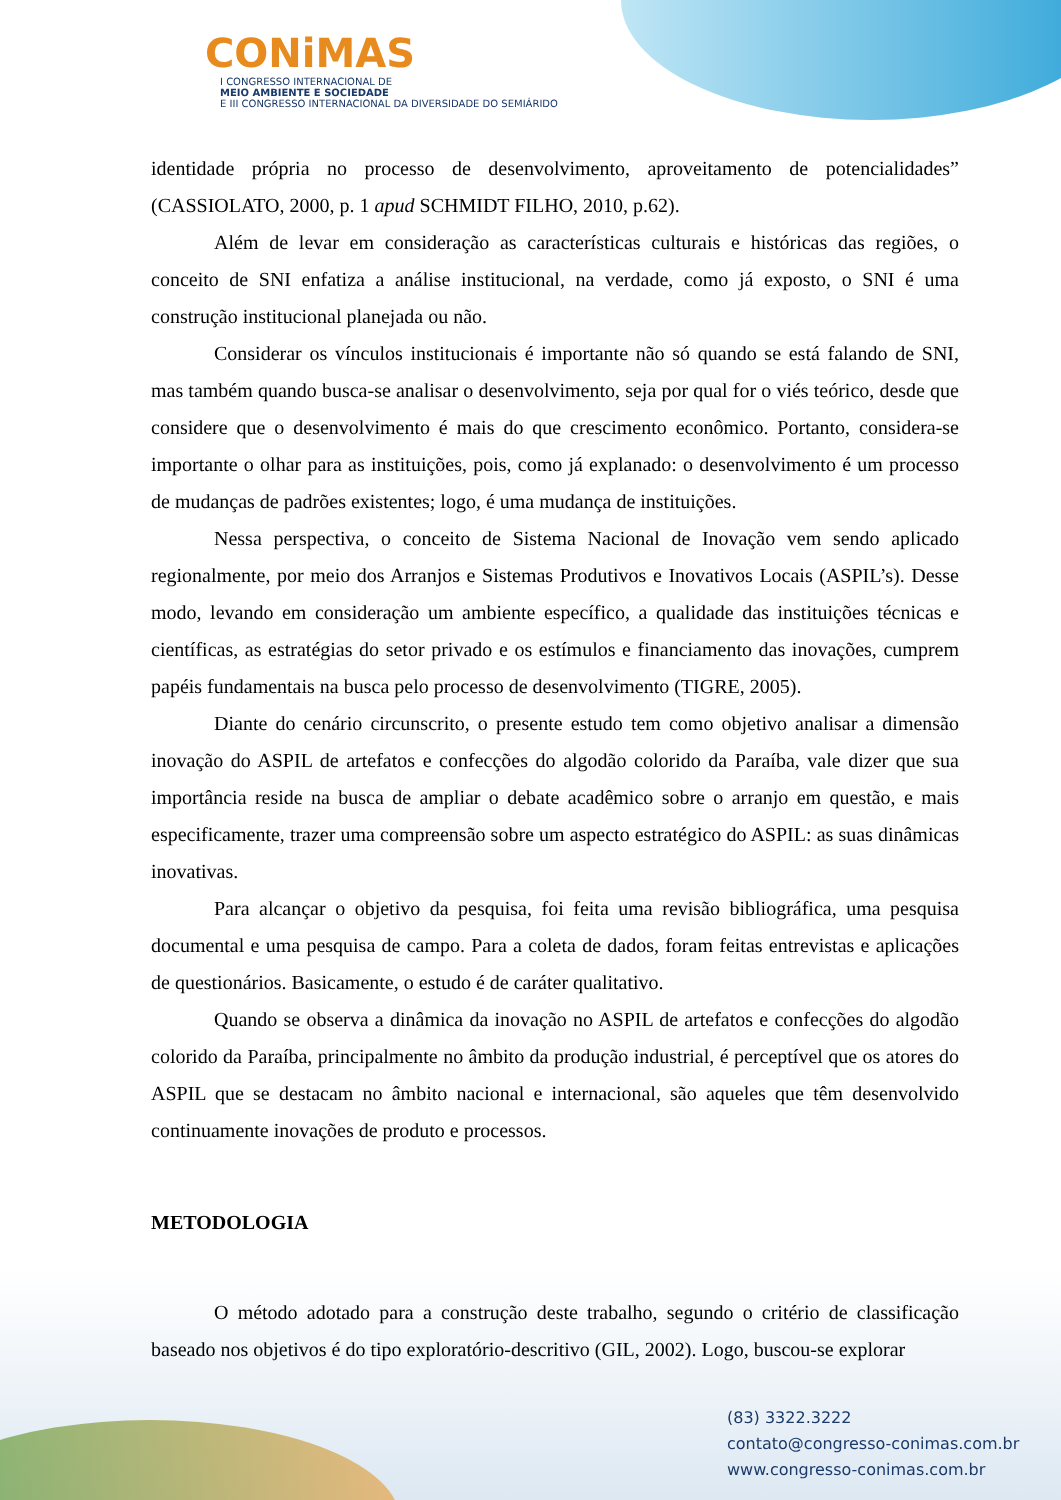CONiMAS
I CONGRESSO INTERNACIONAL DE
MEIO AMBIENTE E SOCIEDADE
E III CONGRESSO INTERNACIONAL DA DIVERSIDADE DO SEMIÁRIDO
identidade própria no processo de desenvolvimento, aproveitamento de potencialidades” (CASSIOLATO, 2000, p. 1 apud SCHMIDT FILHO, 2010, p.62).
Além de levar em consideração as características culturais e históricas das regiões, o conceito de SNI enfatiza a análise institucional, na verdade, como já exposto, o SNI é uma construção institucional planejada ou não.
Considerar os vínculos institucionais é importante não só quando se está falando de SNI, mas também quando busca-se analisar o desenvolvimento, seja por qual for o viés teórico, desde que considere que o desenvolvimento é mais do que crescimento econômico. Portanto, considera-se importante o olhar para as instituições, pois, como já explanado: o desenvolvimento é um processo de mudanças de padrões existentes; logo, é uma mudança de instituições.
Nessa perspectiva, o conceito de Sistema Nacional de Inovação vem sendo aplicado regionalmente, por meio dos Arranjos e Sistemas Produtivos e Inovativos Locais (ASPIL’s). Desse modo, levando em consideração um ambiente específico, a qualidade das instituições técnicas e científicas, as estratégias do setor privado e os estímulos e financiamento das inovações, cumprem papéis fundamentais na busca pelo processo de desenvolvimento (TIGRE, 2005).
Diante do cenário circunscrito, o presente estudo tem como objetivo analisar a dimensão inovação do ASPIL de artefatos e confecções do algodão colorido da Paraíba, vale dizer que sua importância reside na busca de ampliar o debate acadêmico sobre o arranjo em questão, e mais especificamente, trazer uma compreensão sobre um aspecto estratégico do ASPIL: as suas dinâmicas inovativas.
Para alcançar o objetivo da pesquisa, foi feita uma revisão bibliográfica, uma pesquisa documental e uma pesquisa de campo. Para a coleta de dados, foram feitas entrevistas e aplicações de questionários. Basicamente, o estudo é de caráter qualitativo.
Quando se observa a dinâmica da inovação no ASPIL de artefatos e confecções do algodão colorido da Paraíba, principalmente no âmbito da produção industrial, é perceptível que os atores do ASPIL que se destacam no âmbito nacional e internacional, são aqueles que têm desenvolvido continuamente inovações de produto e processos.
METODOLOGIA
O método adotado para a construção deste trabalho, segundo o critério de classificação baseado nos objetivos é do tipo exploratório-descritivo (GIL, 2002). Logo, buscou-se explorar
(83) 3322.3222
contato@congresso-conimas.com.br
www.congresso-conimas.com.br